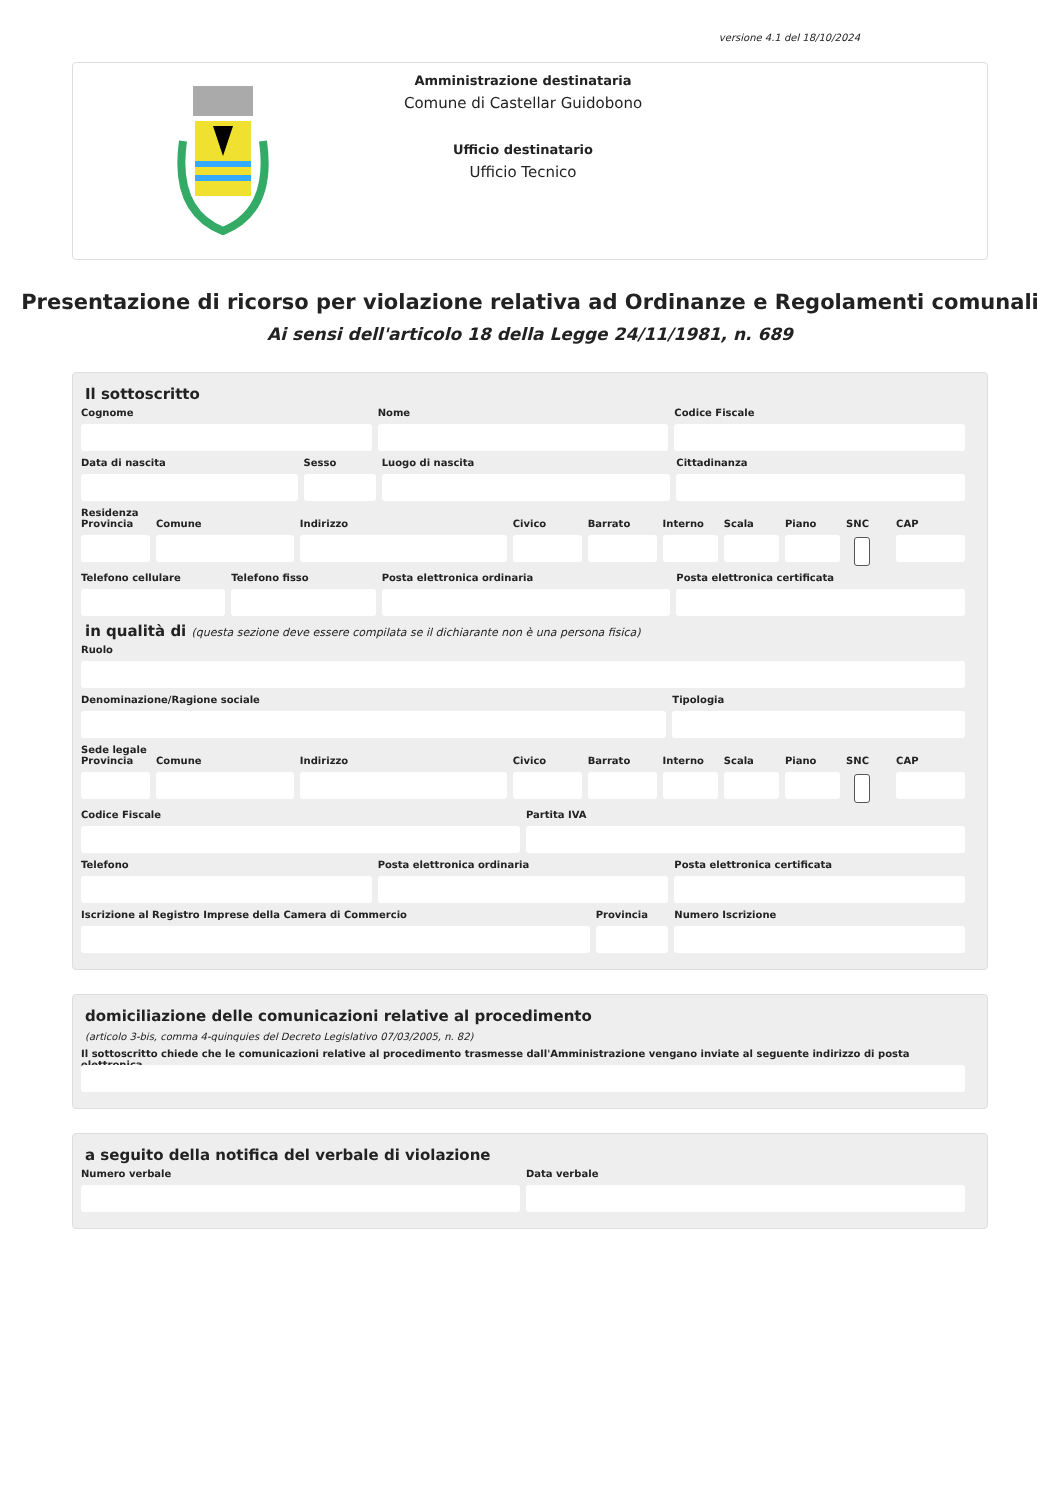versione 4.1 del 18/10/2024
Amministrazione destinataria
Comune di Castellar Guidobono
Ufficio destinatario
Ufficio Tecnico
Presentazione di ricorso per violazione relativa ad Ordinanze e Regolamenti comunali
Ai sensi dell'articolo 18 della Legge 24/11/1981, n. 689
Il sottoscritto
Cognome Nome Codice Fiscale
Data di nascita Sesso Luogo di nascita Cittadinanza
Residenza
Provincia Comune Indirizzo Civico Barrato Interno Scala Piano SNC CAP
Telefono cellulare Telefono fisso Posta elettronica ordinaria Posta elettronica certificata
in qualità di (questa sezione deve essere compilata se il dichiarante non è una persona fisica)
Ruolo
Denominazione/Ragione sociale Tipologia
Sede legale
Provincia Comune Indirizzo Civico Barrato Interno Scala Piano SNC CAP
Codice Fiscale Partita IVA
Telefono Posta elettronica ordinaria Posta elettronica certificata
Iscrizione al Registro Imprese della Camera di Commercio
Provincia Numero Iscrizione
domiciliazione delle comunicazioni relative al procedimento
(articolo 3-bis, comma 4-quinquies del Decreto Legislativo 07/03/2005, n. 82)
Il sottoscritto chiede che le comunicazioni relative al procedimento trasmesse dall'Amministrazione vengano inviate al seguente indirizzo di posta elettronica
a seguito della notifica del verbale di violazione
Numero verbale Data verbale